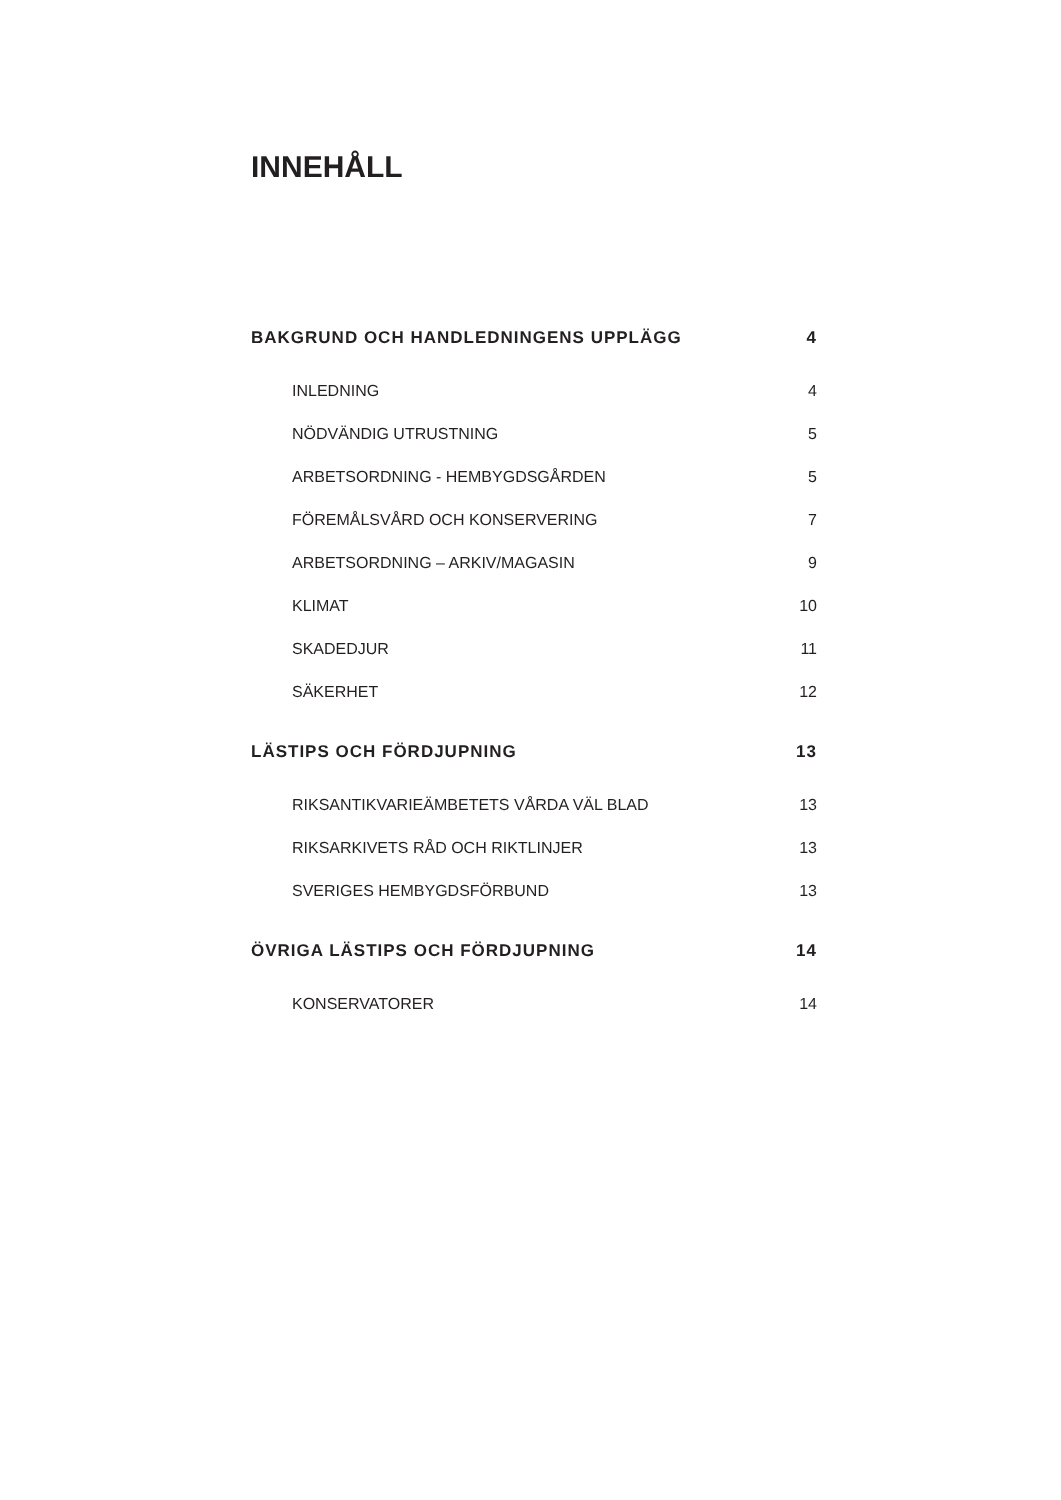INNEHÅLL
BAKGRUND OCH HANDLEDNINGENS UPPLÄGG 4
INLEDNING 4
NÖDVÄNDIG UTRUSTNING 5
ARBETSORDNING - HEMBYGDSGÅRDEN 5
FÖREMÅLSVÅRD OCH KONSERVERING 7
ARBETSORDNING – ARKIV/MAGASIN 9
KLIMAT 10
SKADEDJUR 11
SÄKERHET 12
LÄSTIPS OCH FÖRDJUPNING 13
RIKSANTIKVARIEÄMBETETS VÅRDA VÄL BLAD 13
RIKSARKIVETS RÅD OCH RIKTLINJER 13
SVERIGES HEMBYGDSFÖRBUND 13
ÖVRIGA LÄSTIPS OCH FÖRDJUPNING 14
KONSERVATORER 14